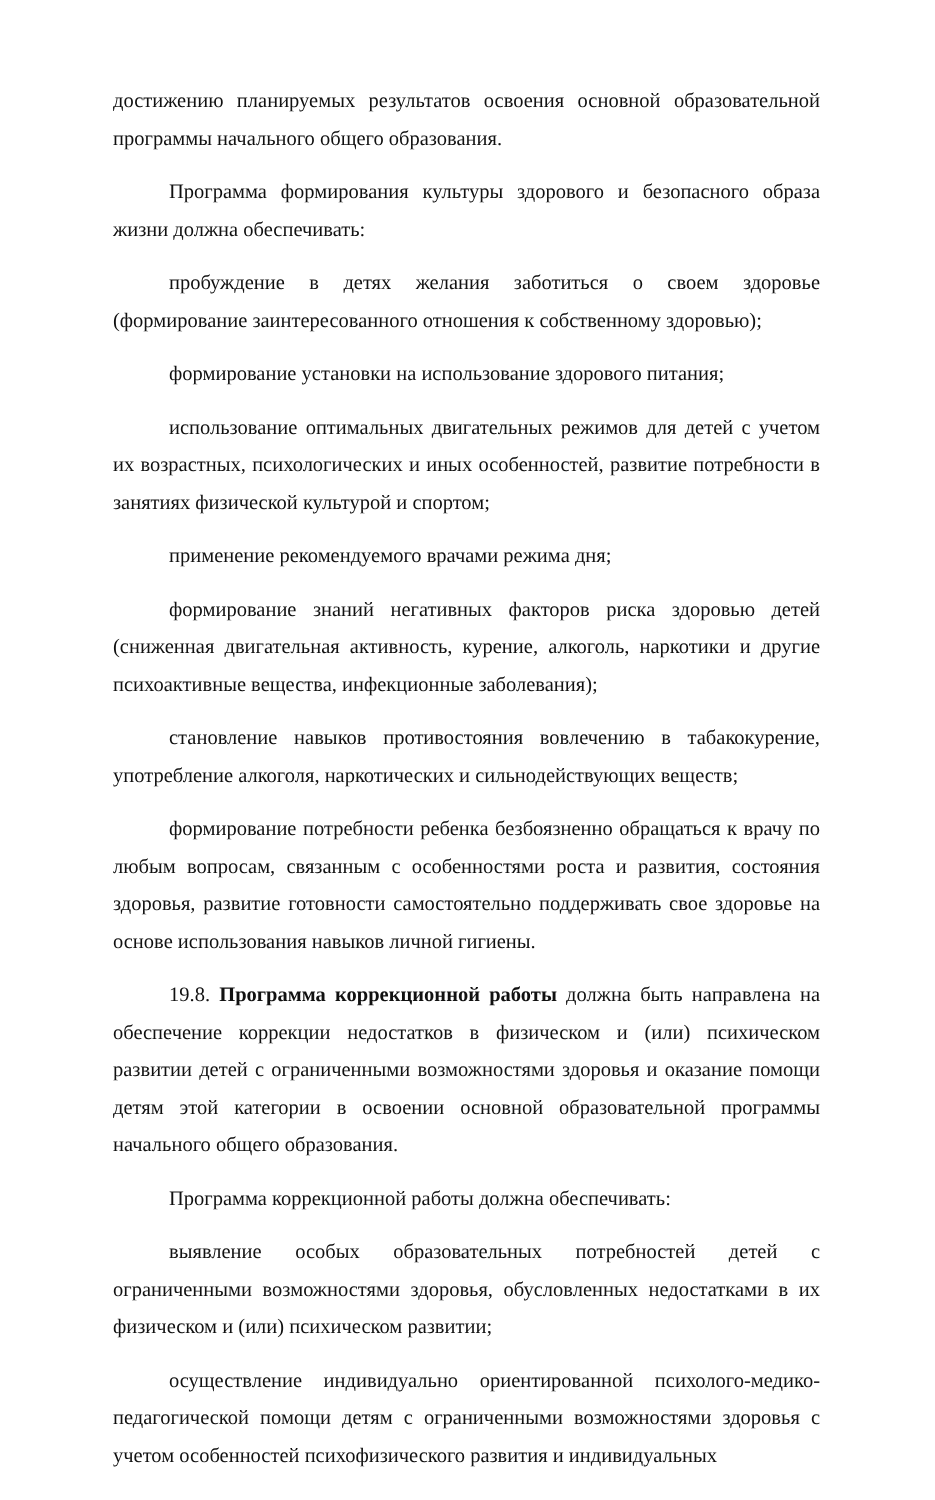достижению планируемых результатов освоения основной образовательной программы начального общего образования.
Программа формирования культуры здорового и безопасного образа жизни должна обеспечивать:
пробуждение в детях желания заботиться о своем здоровье (формирование заинтересованного отношения к собственному здоровью);
формирование установки на использование здорового питания;
использование оптимальных двигательных режимов для детей с учетом их возрастных, психологических и иных особенностей, развитие потребности в занятиях физической культурой и спортом;
применение рекомендуемого врачами режима дня;
формирование знаний негативных факторов риска здоровью детей (сниженная двигательная активность, курение, алкоголь, наркотики и другие психоактивные вещества, инфекционные заболевания);
становление навыков противостояния вовлечению в табакокурение, употребление алкоголя, наркотических и сильнодействующих веществ;
формирование потребности ребенка безбоязненно обращаться к врачу по любым вопросам, связанным с особенностями роста и развития, состояния здоровья, развитие готовности самостоятельно поддерживать свое здоровье на основе использования навыков личной гигиены.
19.8. Программа коррекционной работы должна быть направлена на обеспечение коррекции недостатков в физическом и (или) психическом развитии детей с ограниченными возможностями здоровья и оказание помощи детям этой категории в освоении основной образовательной программы начального общего образования.
Программа коррекционной работы должна обеспечивать:
выявление особых образовательных потребностей детей с ограниченными возможностями здоровья, обусловленных недостатками в их физическом и (или) психическом развитии;
осуществление индивидуально ориентированной психолого-медико-педагогической помощи детям с ограниченными возможностями здоровья с учетом особенностей психофизического развития и индивидуальных